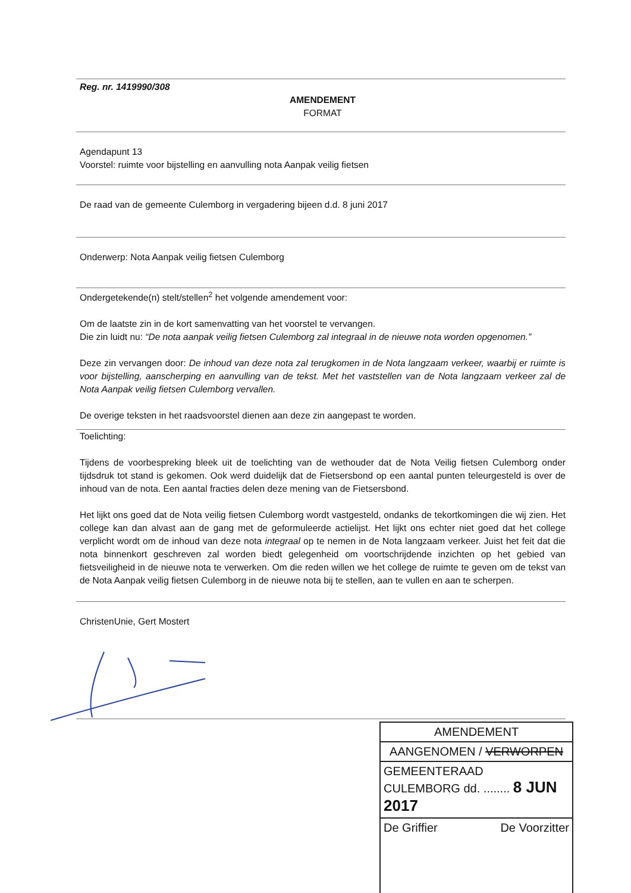Reg. nr. 1419990/308
AMENDEMENT
FORMAT
Agendapunt 13
Voorstel: ruimte voor bijstelling en aanvulling nota Aanpak veilig fietsen
De raad van de gemeente Culemborg in vergadering bijeen d.d. 8 juni 2017
Onderwerp: Nota Aanpak veilig fietsen Culemborg
Ondergetekende(n) stelt/stellen<sup>2</sup> het volgende amendement voor:
Om de laatste zin in de kort samenvatting van het voorstel te vervangen.
Die zin luidt nu: “De nota aanpak veilig fietsen Culemborg zal integraal in de nieuwe nota worden opgenomen.”
Deze zin vervangen door: De inhoud van deze nota zal terugkomen in de Nota langzaam verkeer, waarbij er ruimte is voor bijstelling, aanscherping en aanvulling van de tekst. Met het vaststellen van de Nota langzaam verkeer zal de Nota Aanpak veilig fietsen Culemborg vervallen.
De overige teksten in het raadsvoorstel dienen aan deze zin aangepast te worden.
Toelichting:
Tijdens de voorbespreking bleek uit de toelichting van de wethouder dat de Nota Veilig fietsen Culemborg onder tijdsdruk tot stand is gekomen. Ook werd duidelijk dat de Fietsersbond op een aantal punten teleurgesteld is over de inhoud van de nota. Een aantal fracties delen deze mening van de Fietsersbond.
Het lijkt ons goed dat de Nota veilig fietsen Culemborg wordt vastgesteld, ondanks de tekortkomingen die wij zien. Het college kan dan alvast aan de gang met de geformuleerde actielijst. Het lijkt ons echter niet goed dat het college verplicht wordt om de inhoud van deze nota integraal op te nemen in de Nota langzaam verkeer. Juist het feit dat die nota binnenkort geschreven zal worden biedt gelegenheid om voortschrijdende inzichten op het gebied van fietsveiligheid in de nieuwe nota te verwerken. Om die reden willen we het college de ruimte te geven om de tekst van de Nota Aanpak veilig fietsen Culemborg in de nieuwe nota bij te stellen, aan te vullen en aan te scherpen.
ChristenUnie, Gert Mostert
AMENDEMENT
AANGENOMEN / VERWORPEN
GEMEENTERAAD
CULEMBORG dd. ........ 8 JUN 2017
De Griffier De Voorzitter